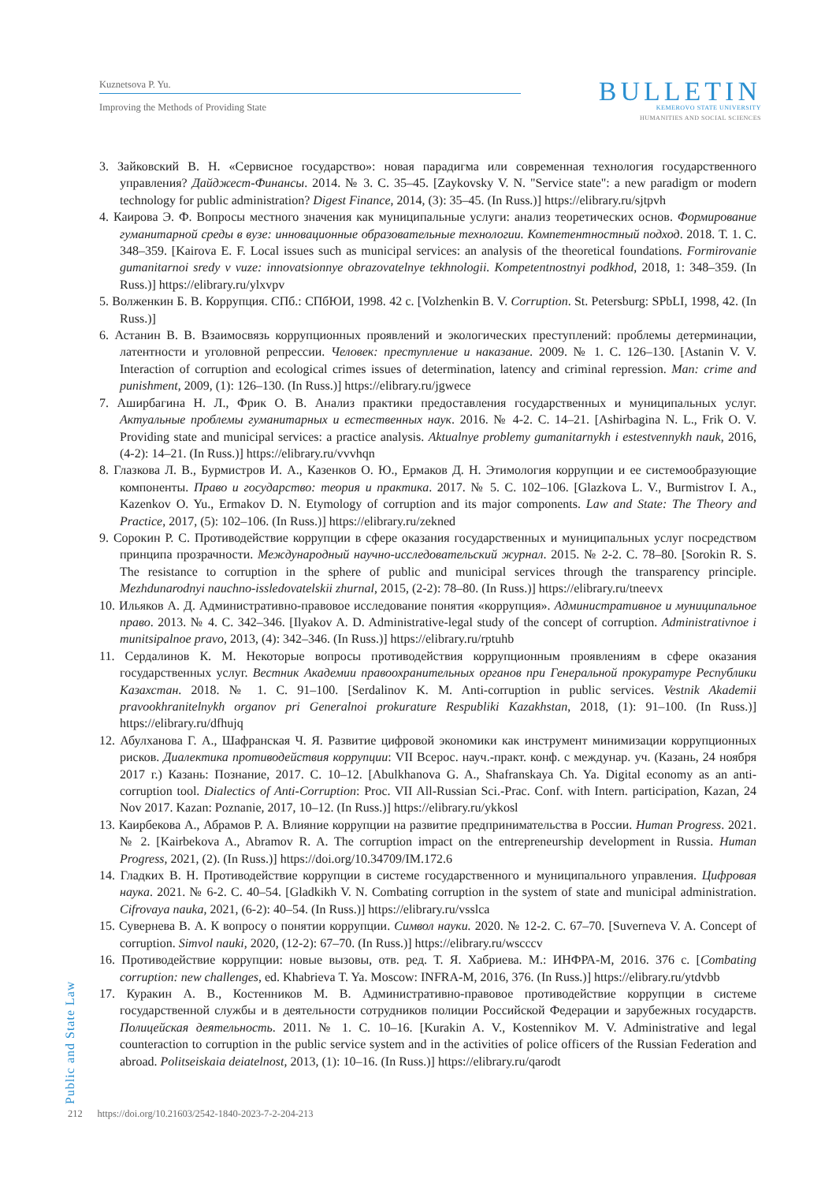Kuznetsova P. Yu.
Improving the Methods of Providing State
BULLETIN
KEMEROVO STATE UNIVERSITY
HUMANITIES AND SOCIAL SCIENCES
3. Зайковский В. Н. «Сервисное государство»: новая парадигма или современная технология государственного управления? Дайджест-Финансы. 2014. № 3. С. 35–45. [Zaykovsky V. N. "Service state": a new paradigm or modern technology for public administration? Digest Finance, 2014, (3): 35–45. (In Russ.)] https://elibrary.ru/sjtpvh
4. Каирова Э. Ф. Вопросы местного значения как муниципальные услуги: анализ теоретических основ. Формирование гуманитарной среды в вузе: инновационные образовательные технологии. Компетентностный подход. 2018. Т. 1. С. 348–359. [Kairova E. F. Local issues such as municipal services: an analysis of the theoretical foundations. Formirovanie gumanitarnoi sredy v vuze: innovatsionnye obrazovatelnye tekhnologii. Kompetentnostnyi podkhod, 2018, 1: 348–359. (In Russ.)] https://elibrary.ru/ylxvpv
5. Волженкин Б. В. Коррупция. СПб.: СПбЮИ, 1998. 42 с. [Volzhenkin B. V. Corruption. St. Petersburg: SPbLI, 1998, 42. (In Russ.)]
6. Астанин В. В. Взаимосвязь коррупционных проявлений и экологических преступлений: проблемы детерминации, латентности и уголовной репрессии. Человек: преступление и наказание. 2009. № 1. С. 126–130. [Astanin V. V. Interaction of corruption and ecological crimes issues of determination, latency and criminal repression. Man: crime and punishment, 2009, (1): 126–130. (In Russ.)] https://elibrary.ru/jgwece
7. Аширбагина Н. Л., Фрик О. В. Анализ практики предоставления государственных и муниципальных услуг. Актуальные проблемы гуманитарных и естественных наук. 2016. № 4-2. С. 14–21. [Ashirbagina N. L., Frik O. V. Providing state and municipal services: a practice analysis. Aktualnye problemy gumanitarnykh i estestvennykh nauk, 2016, (4-2): 14–21. (In Russ.)] https://elibrary.ru/vvvhqn
8. Глазкова Л. В., Бурмистров И. А., Казенков О. Ю., Ермаков Д. Н. Этимология коррупции и ее системообразующие компоненты. Право и государство: теория и практика. 2017. № 5. С. 102–106. [Glazkova L. V., Burmistrov I. A., Kazenkov O. Yu., Ermakov D. N. Etymology of corruption and its major components. Law and State: The Theory and Practice, 2017, (5): 102–106. (In Russ.)] https://elibrary.ru/zekned
9. Сорокин Р. С. Противодействие коррупции в сфере оказания государственных и муниципальных услуг посредством принципа прозрачности. Международный научно-исследовательский журнал. 2015. № 2-2. С. 78–80. [Sorokin R. S. The resistance to corruption in the sphere of public and municipal services through the transparency principle. Mezhdunarodnyi nauchno-issledovatelskii zhurnal, 2015, (2-2): 78–80. (In Russ.)] https://elibrary.ru/tneevx
10. Ильяков А. Д. Административно-правовое исследование понятия «коррупция». Административное и муниципальное право. 2013. № 4. С. 342–346. [Ilyakov A. D. Administrative-legal study of the concept of corruption. Administrativnoe i munitsipalnoe pravo, 2013, (4): 342–346. (In Russ.)] https://elibrary.ru/rptuhb
11. Сердалинов К. М. Некоторые вопросы противодействия коррупционным проявлениям в сфере оказания государственных услуг. Вестник Академии правоохранительных органов при Генеральной прокуратуре Республики Казахстан. 2018. № 1. С. 91–100. [Serdalinov K. M. Anti-corruption in public services. Vestnik Akademii pravookhranitelnykh organov pri Generalnoi prokurature Respubliki Kazakhstan, 2018, (1): 91–100. (In Russ.)] https://elibrary.ru/dfhujq
12. Абулханова Г. А., Шафранская Ч. Я. Развитие цифровой экономики как инструмент минимизации коррупционных рисков. Диалектика противодействия коррупции: VII Всерос. науч.-практ. конф. с междунар. уч. (Казань, 24 ноября 2017 г.) Казань: Познание, 2017. С. 10–12. [Abulkhanova G. A., Shafranskaya Ch. Ya. Digital economy as an anti-corruption tool. Dialectics of Anti-Corruption: Proc. VII All-Russian Sci.-Prac. Conf. with Intern. participation, Kazan, 24 Nov 2017. Kazan: Poznanie, 2017, 10–12. (In Russ.)] https://elibrary.ru/ykkosl
13. Каирбекова А., Абрамов Р. А. Влияние коррупции на развитие предпринимательства в России. Human Progress. 2021. № 2. [Kairbekova A., Abramov R. A. The corruption impact on the entrepreneurship development in Russia. Human Progress, 2021, (2). (In Russ.)] https://doi.org/10.34709/IM.172.6
14. Гладких В. Н. Противодействие коррупции в системе государственного и муниципального управления. Цифровая наука. 2021. № 6-2. С. 40–54. [Gladkikh V. N. Combating corruption in the system of state and municipal administration. Cifrovaya nauka, 2021, (6-2): 40–54. (In Russ.)] https://elibrary.ru/vsslca
15. Сувернева В. А. К вопросу о понятии коррупции. Символ науки. 2020. № 12-2. С. 67–70. [Suverneva V. A. Concept of corruption. Simvol nauki, 2020, (12-2): 67–70. (In Russ.)] https://elibrary.ru/wscccv
16. Противодействие коррупции: новые вызовы, отв. ред. Т. Я. Хабриева. М.: ИНФРА-М, 2016. 376 с. [Combating corruption: new challenges, ed. Khabrieva T. Ya. Moscow: INFRA-M, 2016, 376. (In Russ.)] https://elibrary.ru/ytdvbb
17. Куракин А. В., Костенников М. В. Административно-правовое противодействие коррупции в системе государственной службы и в деятельности сотрудников полиции Российской Федерации и зарубежных государств. Полицейская деятельность. 2011. № 1. С. 10–16. [Kurakin A. V., Kostennikov M. V. Administrative and legal counteraction to corruption in the public service system and in the activities of police officers of the Russian Federation and abroad. Politseiskaia deiatelnost, 2013, (1): 10–16. (In Russ.)] https://elibrary.ru/qarodt
Public and State Law
212 https://doi.org/10.21603/2542-1840-2023-7-2-204-213